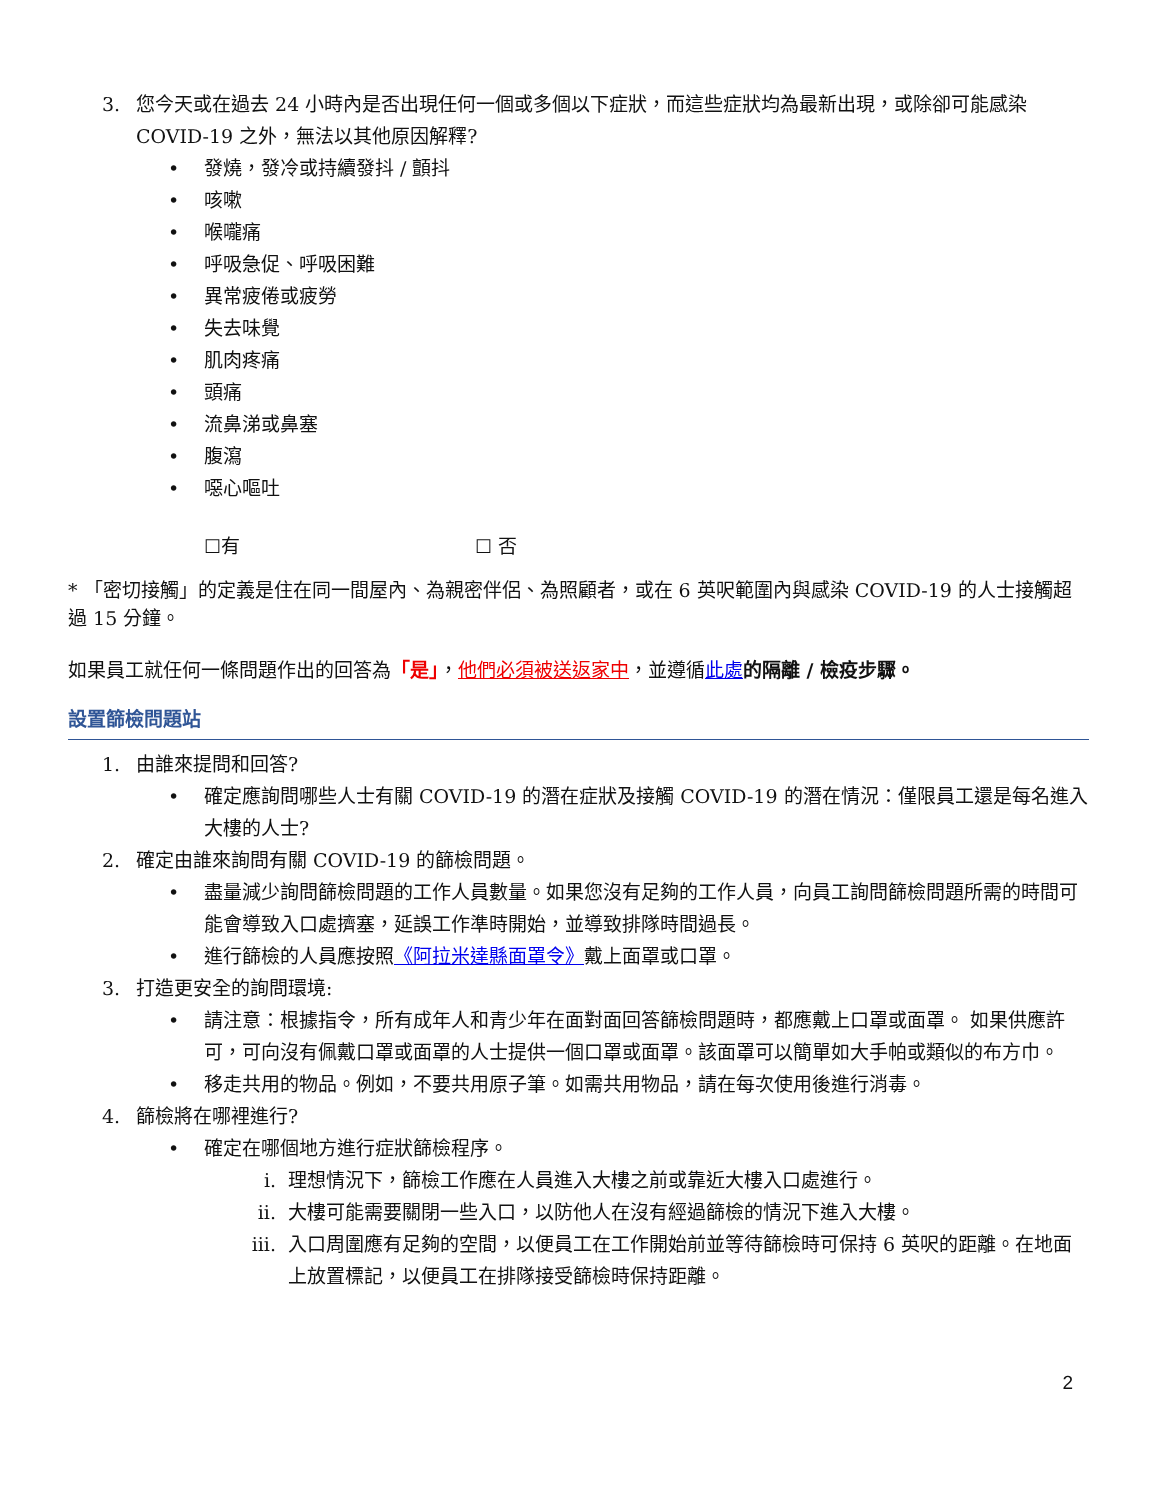3. 您今天或在過去 24 小時內是否出現任何一個或多個以下症狀，而這些症狀均為最新出現，或除卻可能感染 COVID-19 之外，無法以其他原因解釋?
• 發燒，發冷或持續發抖 / 顫抖
• 咳嗽
• 喉嚨痛
• 呼吸急促、呼吸困難
• 異常疲倦或疲勞
• 失去味覺
• 肌肉疼痛
• 頭痛
• 流鼻涕或鼻塞
• 腹瀉
• 噁心嘔吐
☐有 ☐ 否
* 「密切接觸」的定義是住在同一間屋內、為親密伴侶、為照顧者，或在 6 英呎範圍內與感染 COVID-19 的人士接觸超過 15 分鐘。
如果員工就任何一條問題作出的回答為「是」，他們必須被送返家中，並遵循此處 的隔離 / 檢疫步驟。
設置篩檢問題站
1. 由誰來提問和回答?
• 確定應詢問哪些人士有關 COVID-19 的潛在症狀及接觸 COVID-19 的潛在情況：僅限員工還是每名進入大樓的人士?
2. 確定由誰來詢問有關 COVID-19 的篩檢問題。
• 盡量減少詢問篩檢問題的工作人員數量。如果您沒有足夠的工作人員，向員工詢問篩檢問題所需的時間可能會導致入口處擠塞，延誤工作準時開始，並導致排隊時間過長。
• 進行篩檢的人員應按照《阿拉米達縣面罩令》戴上面罩或口罩。
3. 打造更安全的詢問環境:
• 請注意：根據指令，所有成年人和青少年在面對面回答篩檢問題時，都應戴上口罩或面罩。 如果供應許可，可向沒有佩戴口罩或面罩的人士提供一個口罩或面罩。該面罩可以簡單如大手帕或類似的布方巾。
• 移走共用的物品。例如，不要共用原子筆。如需共用物品，請在每次使用後進行消毒。
4. 篩檢將在哪裡進行?
• 確定在哪個地方進行症狀篩檢程序。
i. 理想情況下，篩檢工作應在人員進入大樓之前或靠近大樓入口處進行。
ii. 大樓可能需要關閉一些入口，以防他人在沒有經過篩檢的情況下進入大樓。
iii. 入口周圍應有足夠的空間，以便員工在工作開始前並等待篩檢時可保持 6 英呎的距離。在地面上放置標記，以便員工在排隊接受篩檢時保持距離。
2